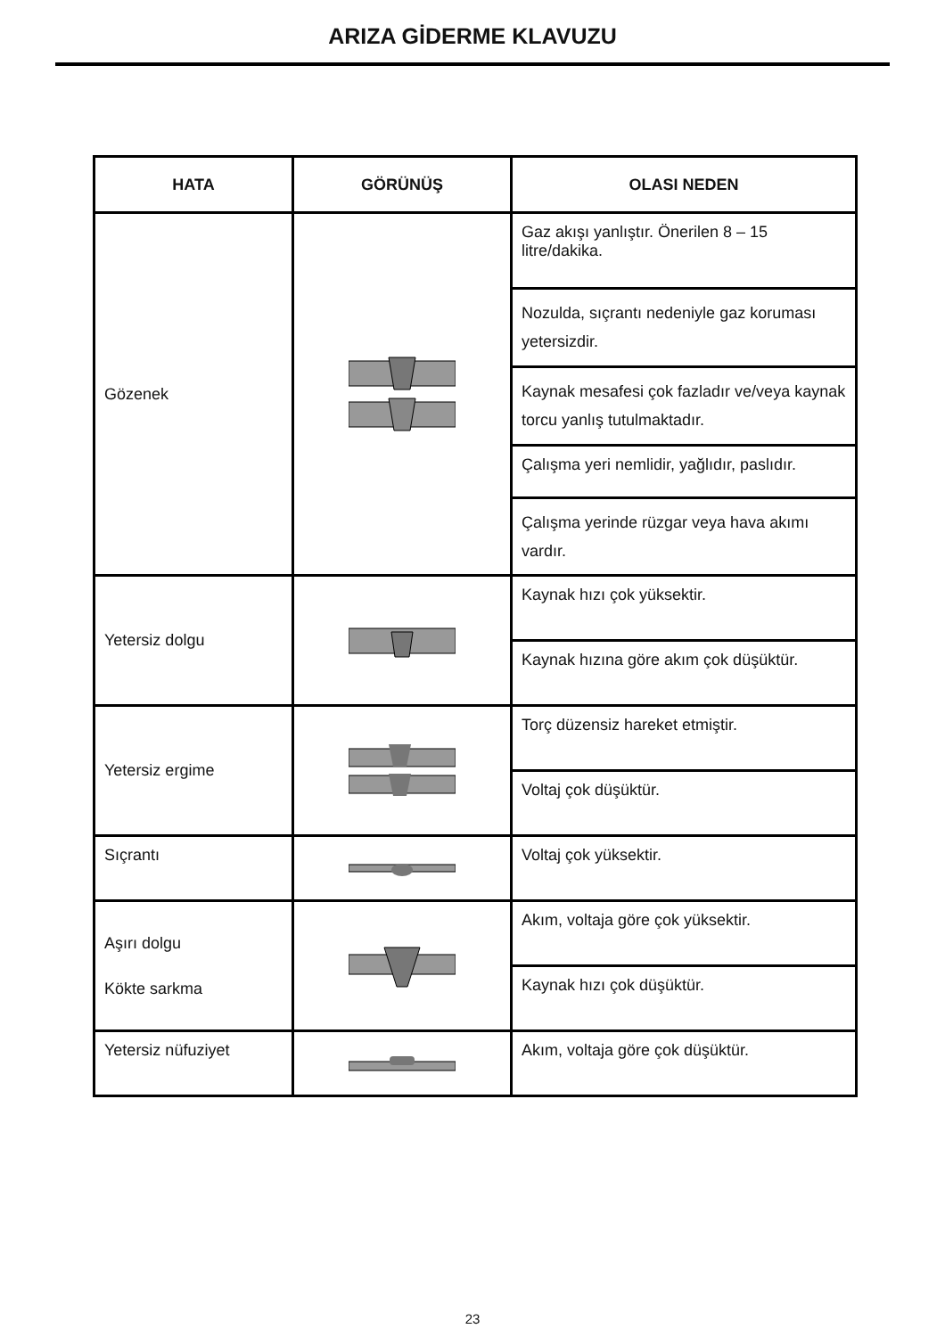ARIZA GİDERME KLAVUZU
| HATA | GÖRÜNÜŞ | OLASI NEDEN |
| --- | --- | --- |
| Gözenek | | Gaz akışı yanlıştır. Önerilen 8 – 15 litre/dakika. |
| | | Nozulda, sıçrantı nedeniyle gaz koruması yetersizdir. |
| | | Kaynak mesafesi çok fazladır ve/veya kaynak torcu yanlış tutulmaktadır. |
| | | Çalışma yeri nemlidir, yağlıdır, paslıdır. |
| | | Çalışma yerinde rüzgar veya hava akımı vardır. |
| Yetersiz dolgu | | Kaynak hızı çok yüksektir. |
| | | Kaynak hızına göre akım çok düşüktür. |
| Yetersiz ergime | | Torç düzensiz hareket etmiştir. |
| | | Voltaj çok düşüktür. |
| Sıçrantı | | Voltaj çok yüksektir. |
| Aşırı dolgu Kökte sarkma | | Akım, voltaja göre çok yüksektir. |
| | | Kaynak hızı çok düşüktür. |
| Yetersiz nüfuziyet | | Akım, voltaja göre çok düşüktür. |
23